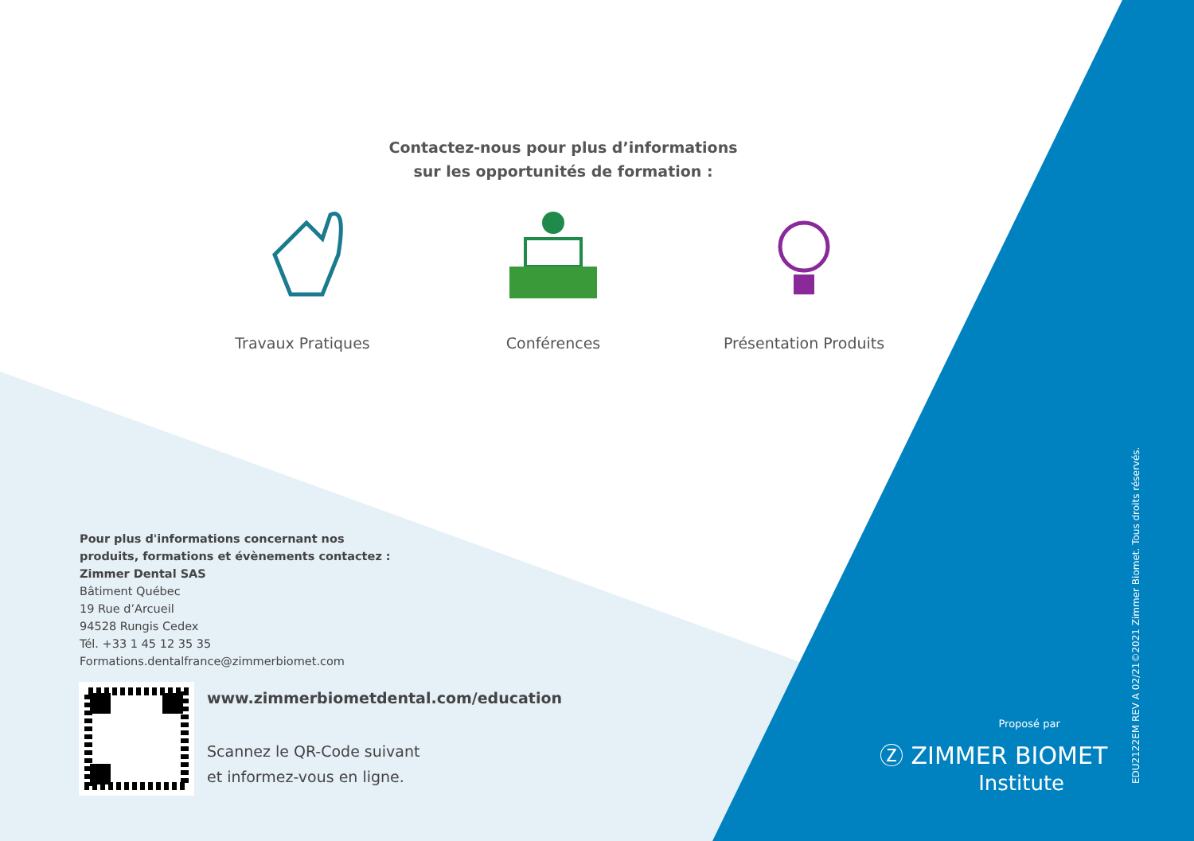Contactez-nous pour plus d’informations
sur les opportunités de formation :
Travaux Pratiques Conférences Présentation Produits
Pour plus d'informations concernant nos
produits, formations et évènements contactez :
Zimmer Dental SAS
Bâtiment Québec
19 Rue d’Arcueil
94528 Rungis Cedex
Tél. +33 1 45 12 35 35
Formations.dentalfrance@zimmerbiomet.com
www.zimmerbiometdental.com/education
Scannez le QR-Code suivant
et informez-vous en ligne.
Proposé par
Ⓩ ZIMMER BIOMET
Institute
EDU2122EM REV A 02/21©2021 Zimmer Biomet. Tous droits réservés.